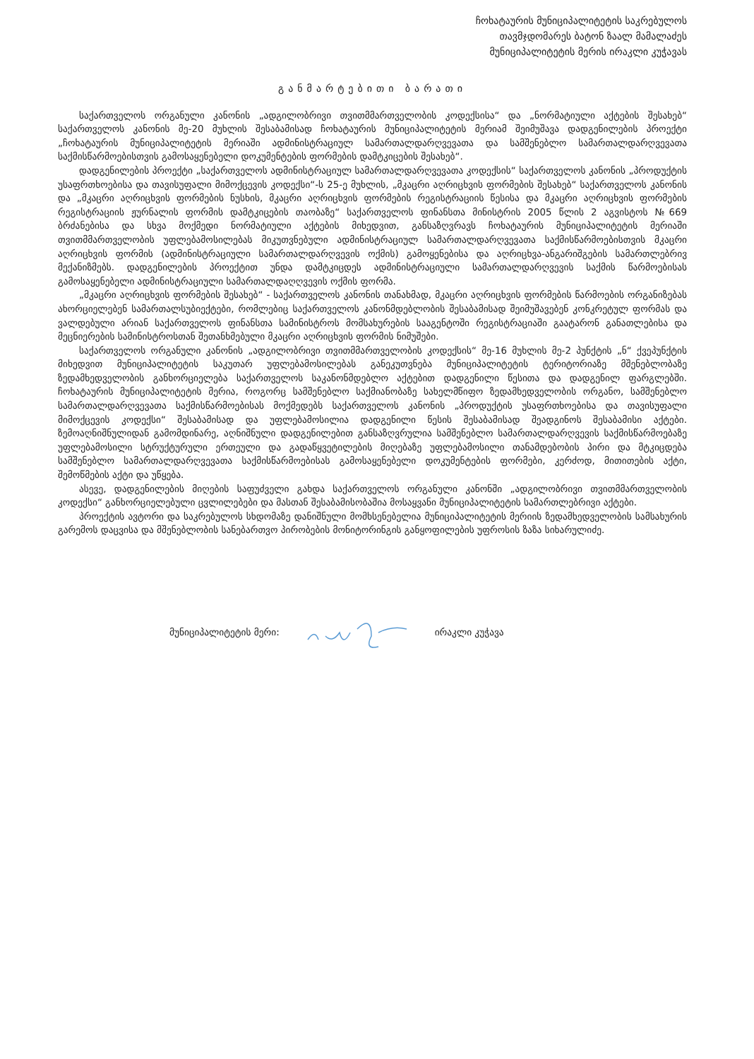ჩოხატაურის მუნიციპალიტეტის საკრებულოს
თავმჯდომარეს ბატონ ზაალ მამალაძეს
მუნიციპალიტეტის მერის ირაკლი კუჭავას
განმარტებითი ბარათი
საქართველოს ორგანული კანონის „ადგილობრივი თვითმმართველობის კოდექსისა“ და „ნორმატიული აქტების შესახებ“ საქართველოს კანონის მე-20 მუხლის შესაბამისად ჩოხატაურის მუნიციპალიტეტის მერიამ შეიმუშავა დადგენილების პროექტი „ჩოხატაურის მუნიციპალიტეტის მერიაში ადმინისტრაციულ სამართალდარღვევათა და სამშენებლო სამართალდარღვევათა საქმისწარმოებისთვის გამოსაყენებელი დოკუმენტების ფორმების დამტკიცების შესახებ“.
დადგენილების პროექტი „საქართველოს ადმინისტრაციულ სამართალდარღვევათა კოდექსის“ საქართველოს კანონის „პროდუქტის უსაფრთხოებისა და თავისუფალი მიმოქცევის კოდექსი“-ს 25-ე მუხლის, „მკაცრი აღრიცხვის ფორმების შესახებ“ საქართველოს კანონის და „მკაცრი აღრიცხვის ფორმების ნუსხის, მკაცრი აღრიცხვის ფორმების რეგისტრაციის წესისა და მკაცრი აღრიცხვის ფორმების რეგისტრაციის ჟურნალის ფორმის დამტკიცების თაობაზე“ საქართველოს ფინანსთა მინისტრის 2005 წლის 2 აგვისტოს №669 ბრძანებისა და სხვა მოქმედი ნორმატიული აქტების მიხედვით, განსაზღვრავს ჩოხატაურის მუნიციპალიტეტის მერიაში თვითმმართველობის უფლებამოსილებას მიკუთვნებული ადმინისტრაციულ სამართალდარღვევათა საქმისწარმოებისთვის მკაცრი აღრიცხვის ფორმის (ადმინისტრაციული სამართალდარღვევის ოქმის) გამოყენებისა და აღრიცხვა-ანგარიშგების სამართლებრივ მექანიზმებს. დადგენილების პროექტით უნდა დამტკიცდეს ადმინისტრაციული სამართალდარღვევის საქმის წარმოებისას გამოსაყენებელი ადმინისტრაციული სამართალდაღღვევის ოქმის ფორმა.
„მკაცრი აღრიცხვის ფორმების შესახებ“ - საქართველოს კანონის თანახმად, მკაცრი აღრიცხვის ფორმების წარმოების ორგანიზებას ახორციელებენ სამართალსუბიექტები, რომლებიც საქართველოს კანონმდებლობის შესაბამისად შეიმუშავებენ კონკრეტულ ფორმას და ვალდებული არიან საქართველოს ფინანსთა სამინისტროს მომსახურების სააგენტოში რეგისტრაციაში გაატარონ განათლებისა და მეცნიერების სამინისტროსთან შეთანხმებული მკაცრი აღრიცხვის ფორმის ნიმუშები.
საქართველოს ორგანული კანონის „ადგილობრივი თვითმმართველობის კოდექსის“ მე-16 მუხლის მე-2 პუნქტის „ნ“ ქვეპუნქტის მიხედვით მუნიციპალიტეტის საკუთარ უფლებამოსილებას განეკუთვნება მუნიციპალიტეტის ტერიტორიაზე მშენებლობაზე ზედამხედველობის განხორციელება საქართველოს საკანონმდებლო აქტებით დადგენილი წესითა და დადგენილ ფარგლებში. ჩოხატაურის მუნიციპალიტეტის მერია, როგორც სამშენებლო საქმიანობაზე სახელმწიფო ზედამხედველობის ორგანო, სამშენებლო სამართალდარღვევათა საქმისწარმოებისას მოქმედებს საქართველოს კანონის „პროდუქტის უსაფრთხოებისა და თავისუფალი მიმოქცევის კოდექსი“ შესაბამისად და უფლებამოსილია დადგენილი წესის შესაბამისად შეადგინოს შესაბამისი აქტები. ზემოაღნიშნულიდან გამომდინარე, აღნიშნული დადგენილებით განსაზღვრულია სამშენებლო სამართალდარღვევის საქმისწარმოებაზე უფლებამოსილი სტრუქტურული ერთეული და გადაწყვეტილების მიღებაზე უფლებამოსილი თანამდებობის პირი და მტკიცდება სამშენებლო სამართალდარღვევათა საქმისწარმოებისას გამოსაყენებელი დოკუმენტების ფორმები, კერძოდ, მითითების აქტი, შემოწმების აქტი და უწყება.
ასევე, დადგენილების მიღების საფუძველი გახდა საქართველოს ორგანული კანონში „ადგილობრივი თვითმმართველობის კოდექსი“ განხორციელებული ცვლილებები და მასთან შესაბამისობაშია მოსაყვანი მუნიციპალიტეტის სამართლებრივი აქტები.
პროექტის ავტორი და საკრებულოს სხდომაზე დანიშნული მომხსენებელია მუნიციპალიტეტის მერიის ზედამხედველობის სამსახურის გარემოს დაცვისა და მშენებლობის სანებართვო პირობების მონიტორინგის განყოფილების უფროსის ზაზა სიხარულიძე.
მუნიციპალიტეტის მერი: ირაკლი კუჭავა